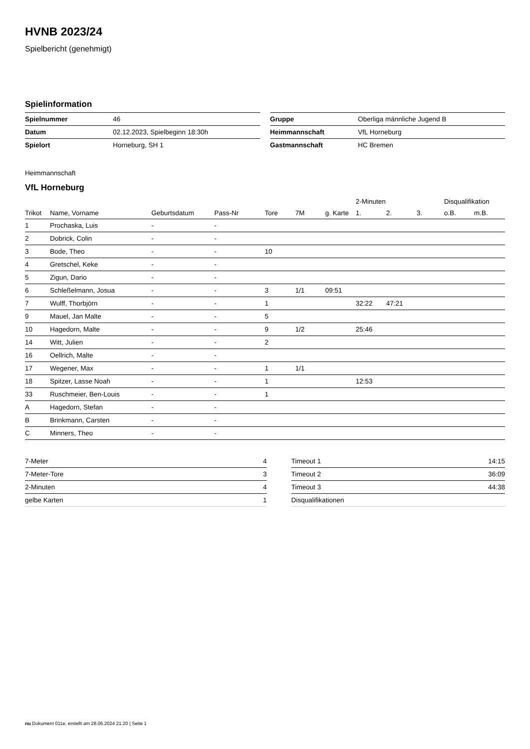HVNB 2023/24
Spielbericht (genehmigt)
Spielinformation
| Spielnummer | 46 |
| Datum | 02.12.2023, Spielbeginn 18:30h |
| Spielort | Horneburg, SH 1 |
| Gruppe | Oberliga männliche Jugend B |
| Heimmannschaft | VfL Horneburg |
| Gastmannschaft | HC Bremen |
Heimmannschaft
VfL Horneburg
| | | | | | | | 2-Minuten | | | Disqualifikation | |
| --- | --- | --- | --- | --- | --- | --- | --- | --- | --- | --- | --- |
| Trikot | Name, Vorname | Geburtsdatum | Pass-Nr | Tore | 7M | g. Karte | 1. | 2. | 3. | o.B. | m.B. |
| 1 | Prochaska, Luis | - | - | | | | | | | | |
| 2 | Dobrick, Colin | - | - | | | | | | | | |
| 3 | Bode, Theo | - | - | 10 | | | | | | | |
| 4 | Gretschel, Keke | - | - | | | | | | | | |
| 5 | Zigun, Dario | - | - | | | | | | | | |
| 6 | Schleßelmann, Josua | - | - | 3 | 1/1 | 09:51 | | | | | |
| 7 | Wulff, Thorbjörn | - | - | 1 | | | 32:22 | 47:21 | | | |
| 9 | Mauel, Jan Malte | - | - | 5 | | | | | | | |
| 10 | Hagedorn, Malte | - | - | 9 | 1/2 | | 25:46 | | | | |
| 14 | Witt, Julien | - | - | 2 | | | | | | | |
| 16 | Oellrich, Malte | - | - | | | | | | | | |
| 17 | Wegener, Max | - | - | 1 | 1/1 | | | | | | |
| 18 | Spitzer, Lasse Noah | - | - | 1 | | | 12:53 | | | | |
| 33 | Ruschmeier, Ben-Louis | - | - | 1 | | | | | | | |
| A | Hagedorn, Stefan | - | - | | | | | | | | |
| B | Brinkmann, Carsten | - | - | | | | | | | | |
| C | Minners, Theo | - | - | | | | | | | | |
| 7-Meter | 4 |
| 7-Meter-Tore | 3 |
| 2-Minuten | 4 |
| gelbe Karten | 1 |
| Timeout 1 | 14:15 |
| Timeout 2 | 36:09 |
| Timeout 3 | 44:38 |
| Disqualifikationen | |
nu.Dokument 011e, erstellt am 28.06.2024 21:20 | Seite 1